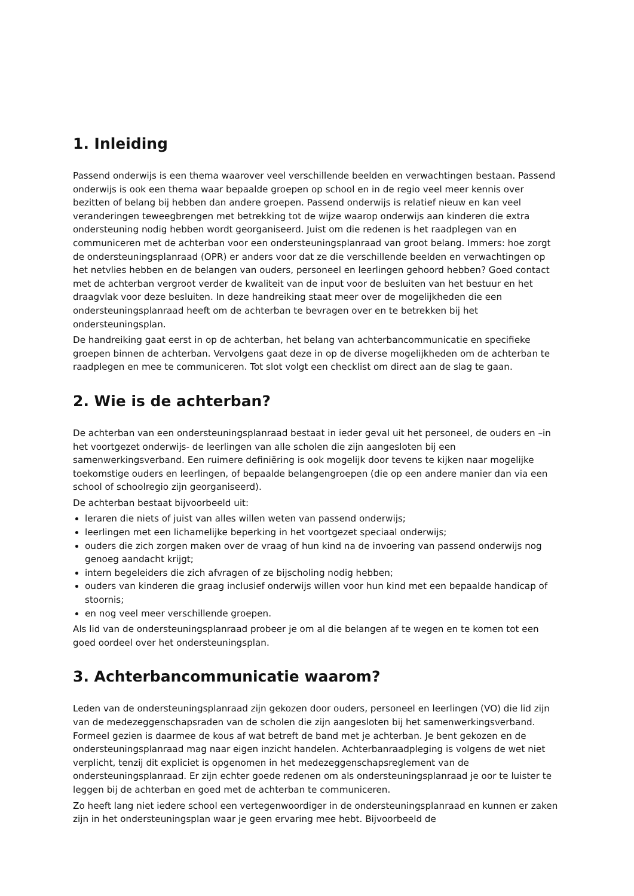1. Inleiding
Passend onderwijs is een thema waarover veel verschillende beelden en verwachtingen bestaan. Passend onderwijs is ook een thema waar bepaalde groepen op school en in de regio veel meer kennis over bezitten of belang bij hebben dan andere groepen. Passend onderwijs is relatief nieuw en kan veel veranderingen teweegbrengen met betrekking tot de wijze waarop onderwijs aan kinderen die extra ondersteuning nodig hebben wordt georganiseerd. Juist om die redenen is het raadplegen van en communiceren met de achterban voor een ondersteuningsplanraad van groot belang. Immers: hoe zorgt de ondersteuningsplanraad (OPR) er anders voor dat ze die verschillende beelden en verwachtingen op het netvlies hebben en de belangen van ouders, personeel en leerlingen gehoord hebben? Goed contact met de achterban vergroot verder de kwaliteit van de input voor de besluiten van het bestuur en het draagvlak voor deze besluiten. In deze handreiking staat meer over de mogelijkheden die een ondersteuningsplanraad heeft om de achterban te bevragen over en te betrekken bij het ondersteuningsplan.
De handreiking gaat eerst in op de achterban, het belang van achterbancommunicatie en specifieke groepen binnen de achterban. Vervolgens gaat deze in op de diverse mogelijkheden om de achterban te raadplegen en mee te communiceren. Tot slot volgt een checklist om direct aan de slag te gaan.
2. Wie is de achterban?
De achterban van een ondersteuningsplanraad bestaat in ieder geval uit het personeel, de ouders en –in het voortgezet onderwijs- de leerlingen van alle scholen die zijn aangesloten bij een samenwerkingsverband. Een ruimere definiëring is ook mogelijk door tevens te kijken naar mogelijke toekomstige ouders en leerlingen, of bepaalde belangengroepen (die op een andere manier dan via een school of schoolregio zijn georganiseerd).
De achterban bestaat bijvoorbeeld uit:
leraren die niets of juist van alles willen weten van passend onderwijs;
leerlingen met een lichamelijke beperking in het voortgezet speciaal onderwijs;
ouders die zich zorgen maken over de vraag of hun kind na de invoering van passend onderwijs nog genoeg aandacht krijgt;
intern begeleiders die zich afvragen of ze bijscholing nodig hebben;
ouders van kinderen die graag inclusief onderwijs willen voor hun kind met een bepaalde handicap of stoornis;
en nog veel meer verschillende groepen.
Als lid van de ondersteuningsplanraad probeer je om al die belangen af te wegen en te komen tot een goed oordeel over het ondersteuningsplan.
3. Achterbancommunicatie waarom?
Leden van de ondersteuningsplanraad zijn gekozen door ouders, personeel en leerlingen (VO) die lid zijn van de medezeggenschapsraden van de scholen die zijn aangesloten bij het samenwerkingsverband. Formeel gezien is daarmee de kous af wat betreft de band met je achterban. Je bent gekozen en de ondersteuningsplanraad mag naar eigen inzicht handelen. Achterbanraadpleging is volgens de wet niet verplicht, tenzij dit expliciet is opgenomen in het medezeggenschapsreglement van de ondersteuningsplanraad. Er zijn echter goede redenen om als ondersteuningsplanraad je oor te luister te leggen bij de achterban en goed met de achterban te communiceren.
Zo heeft lang niet iedere school een vertegenwoordiger in de ondersteuningsplanraad en kunnen er zaken zijn in het ondersteuningsplan waar je geen ervaring mee hebt. Bijvoorbeeld de